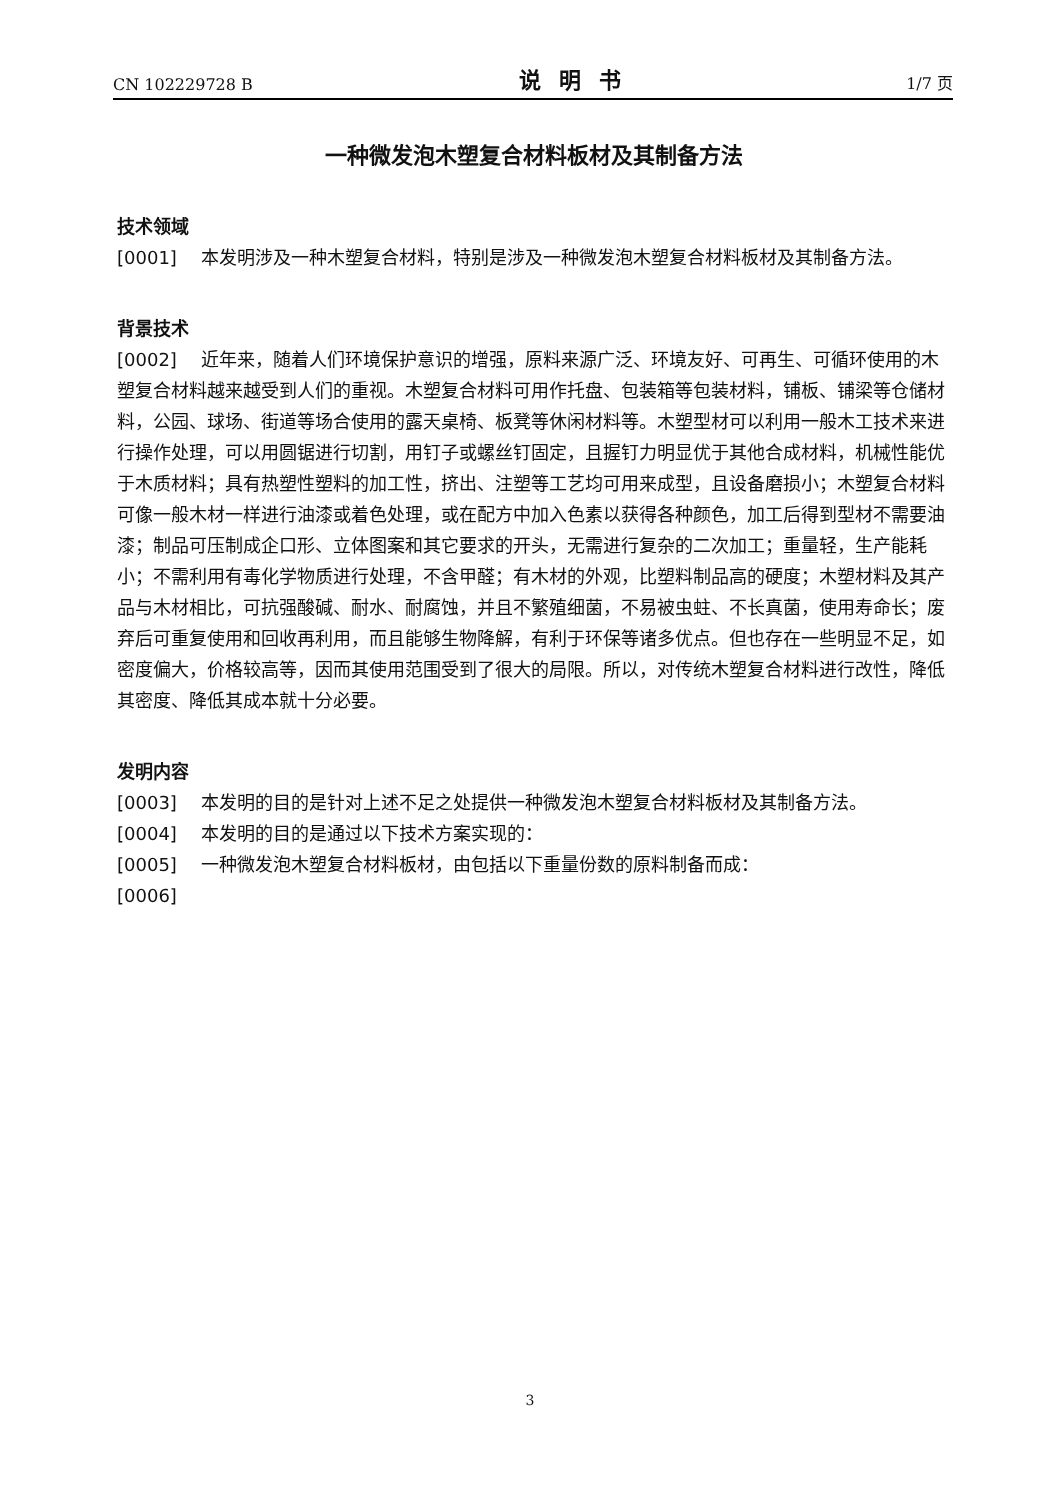CN 102229728 B 说明书 1/7 页
一种微发泡木塑复合材料板材及其制备方法
技术领域
[0001] 本发明涉及一种木塑复合材料，特别是涉及一种微发泡木塑复合材料板材及其制备方法。
背景技术
[0002] 近年来，随着人们环境保护意识的增强，原料来源广泛、环境友好、可再生、可循环使用的木塑复合材料越来越受到人们的重视。木塑复合材料可用作托盘、包装箱等包装材料，铺板、铺梁等仓储材料，公园、球场、街道等场合使用的露天桌椅、板凳等休闲材料等。木塑型材可以利用一般木工技术来进行操作处理，可以用圆锯进行切割，用钉子或螺丝钉固定，且握钉力明显优于其他合成材料，机械性能优于木质材料；具有热塑性塑料的加工性，挤出、注塑等工艺均可用来成型，且设备磨损小；木塑复合材料可像一般木材一样进行油漆或着色处理，或在配方中加入色素以获得各种颜色，加工后得到型材不需要油漆；制品可压制成企口形、立体图案和其它要求的开头，无需进行复杂的二次加工；重量轻，生产能耗小；不需利用有毒化学物质进行处理，不含甲醛；有木材的外观，比塑料制品高的硬度；木塑材料及其产品与木材相比，可抗强酸碱、耐水、耐腐蚀，并且不繁殖细菌，不易被虫蛀、不长真菌，使用寿命长；废弃后可重复使用和回收再利用，而且能够生物降解，有利于环保等诸多优点。但也存在一些明显不足，如密度偏大，价格较高等，因而其使用范围受到了很大的局限。所以，对传统木塑复合材料进行改性，降低其密度、降低其成本就十分必要。
发明内容
[0003] 本发明的目的是针对上述不足之处提供一种微发泡木塑复合材料板材及其制备方法。
[0004] 本发明的目的是通过以下技术方案实现的：
[0005] 一种微发泡木塑复合材料板材，由包括以下重量份数的原料制备而成：
[0006]
3